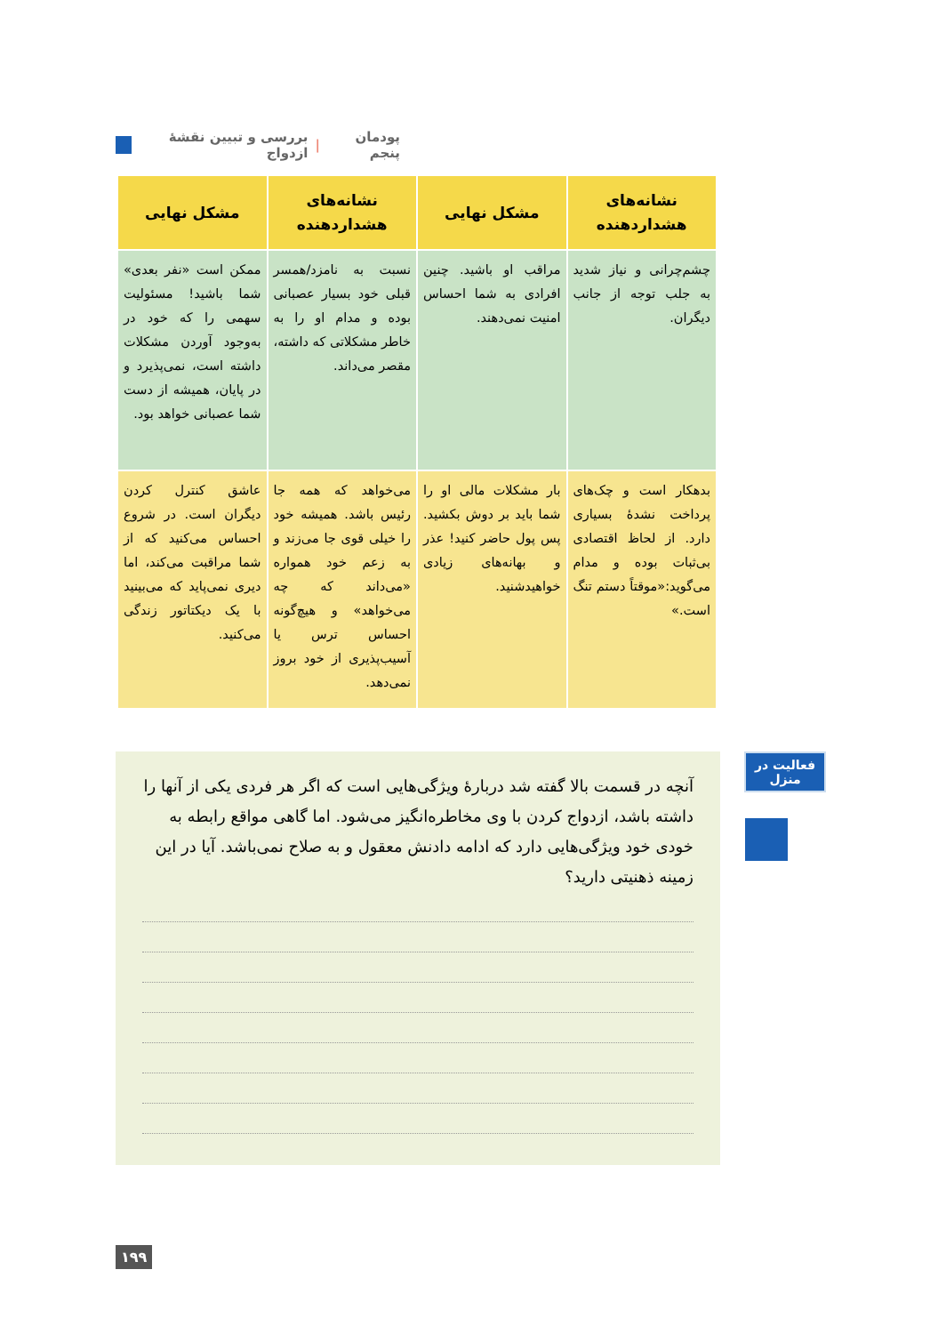پودمان پنجم | بررسی و تبیین نقشهٔ ازدواج
| نشانه‌های هشداردهنده | مشکل نهایی | نشانه‌های هشداردهنده | مشکل نهایی |
| --- | --- | --- | --- |
| چشم‌چرانی و نیاز شدید به جلب توجه از جانب دیگران. | مراقب او باشید. چنین افرادی به شما احساس امنیت نمی‌دهند. | نسبت به نامزد/همسر قبلی خود بسیار عصبانی بوده و مدام او را به خاطر مشکلاتی که داشته، مقصر می‌داند. | ممکن است «نفر بعدی» شما باشید! مسئولیت سهمی را که خود در به‌وجود آوردن مشکلات داشته است، نمی‌پذیرد و در پایان، همیشه از دست شما عصبانی خواهد بود. |
| بدهکار است و چک‌های پرداخت نشدهٔ بسیاری دارد. از لحاظ اقتصادی بی‌ثبات بوده و مدام می‌گوید:«موقتاً دستم تنگ است.» | بار مشکلات مالی او را شما باید بر دوش بکشید. پس پول حاضر کنید! عذر و بهانه‌های زیادی خواهیدشنید. | می‌خواهد که همه جا رئیس باشد. همیشه خود را خیلی قوی جا می‌زند و به زعم خود همواره «می‌داند که چه می‌خواهد» و هیچ‌گونه احساس ترس یا آسیب‌پذیری از خود بروز نمی‌دهد. | عاشق کنترل کردن دیگران است. در شروع احساس می‌کنید که از شما مراقبت می‌کند، اما دیری نمی‌پاید که می‌بینید با یک دیکتاتور زندگی می‌کنید. |
فعالیت در
منزل
آنچه در قسمت بالا گفته شد دربارهٔ ویژگی‌هایی است که اگر هر فردی یکی از آنها را داشته باشد، ازدواج کردن با وی مخاطره‌انگیز می‌شود. اما گاهی مواقع رابطه به خودی خود ویژگی‌هایی دارد که ادامه دادنش معقول و به صلاح نمی‌باشد. آیا در این زمینه ذهنیتی دارید؟
۱۹۹